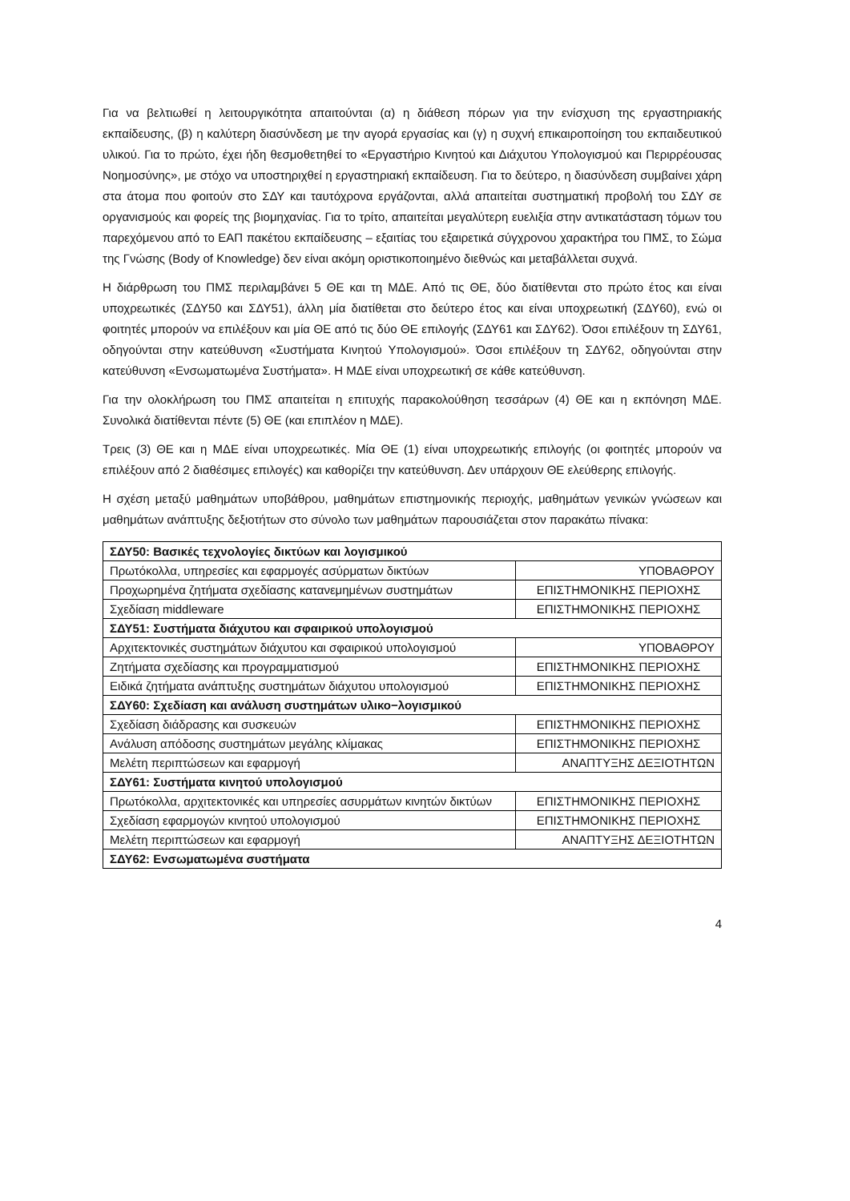Για να βελτιωθεί η λειτουργικότητα απαιτούνται (α) η διάθεση πόρων για την ενίσχυση της εργαστηριακής εκπαίδευσης, (β) η καλύτερη διασύνδεση με την αγορά εργασίας και (γ) η συχνή επικαιροποίηση του εκπαιδευτικού υλικού. Για το πρώτο, έχει ήδη θεσμοθετηθεί το «Εργαστήριο Κινητού και Διάχυτου Υπολογισμού και Περιρρέουσας Νοημοσύνης», με στόχο να υποστηριχθεί η εργαστηριακή εκπαίδευση. Για το δεύτερο, η διασύνδεση συμβαίνει χάρη στα άτομα που φοιτούν στο ΣΔΥ και ταυτόχρονα εργάζονται, αλλά απαιτείται συστηματική προβολή του ΣΔΥ σε οργανισμούς και φορείς της βιομηχανίας. Για το τρίτο, απαιτείται μεγαλύτερη ευελιξία στην αντικατάσταση τόμων του παρεχόμενου από το ΕΑΠ πακέτου εκπαίδευσης – εξαιτίας του εξαιρετικά σύγχρονου χαρακτήρα του ΠΜΣ, το Σώμα της Γνώσης (Body of Knowledge) δεν είναι ακόμη οριστικοποιημένο διεθνώς και μεταβάλλεται συχνά.
Η διάρθρωση του ΠΜΣ περιλαμβάνει 5 ΘΕ και τη ΜΔΕ. Από τις ΘΕ, δύο διατίθενται στο πρώτο έτος και είναι υποχρεωτικές (ΣΔΥ50 και ΣΔΥ51), άλλη μία διατίθεται στο δεύτερο έτος και είναι υποχρεωτική (ΣΔΥ60), ενώ οι φοιτητές μπορούν να επιλέξουν και μία ΘΕ από τις δύο ΘΕ επιλογής (ΣΔΥ61 και ΣΔΥ62). Όσοι επιλέξουν τη ΣΔΥ61, οδηγούνται στην κατεύθυνση «Συστήματα Κινητού Υπολογισμού». Όσοι επιλέξουν τη ΣΔΥ62, οδηγούνται στην κατεύθυνση «Ενσωματωμένα Συστήματα». Η ΜΔΕ είναι υποχρεωτική σε κάθε κατεύθυνση.
Για την ολοκλήρωση του ΠΜΣ απαιτείται η επιτυχής παρακολούθηση τεσσάρων (4) ΘΕ και η εκπόνηση ΜΔΕ. Συνολικά διατίθενται πέντε (5) ΘΕ (και επιπλέον η ΜΔΕ).
Τρεις (3) ΘΕ και η ΜΔΕ είναι υποχρεωτικές. Μία ΘΕ (1) είναι υποχρεωτικής επιλογής (οι φοιτητές μπορούν να επιλέξουν από 2 διαθέσιμες επιλογές) και καθορίζει την κατεύθυνση. Δεν υπάρχουν ΘΕ ελεύθερης επιλογής.
Η σχέση μεταξύ μαθημάτων υποβάθρου, μαθημάτων επιστημονικής περιοχής, μαθημάτων γενικών γνώσεων και μαθημάτων ανάπτυξης δεξιοτήτων στο σύνολο των μαθημάτων παρουσιάζεται στον παρακάτω πίνακα:
| ΣΔΥ50: Βασικές τεχνολογίες δικτύων και λογισμικού | |
| Πρωτόκολλα, υπηρεσίες και εφαρμογές ασύρματων δικτύων | ΥΠΟΒΑΘΡΟΥ |
| Προχωρημένα ζητήματα σχεδίασης κατανεμημένων συστημάτων | ΕΠΙΣΤΗΜΟΝΙΚΗΣ ΠΕΡΙΟΧΗΣ |
| Σχεδίαση middleware | ΕΠΙΣΤΗΜΟΝΙΚΗΣ ΠΕΡΙΟΧΗΣ |
| ΣΔΥ51: Συστήματα διάχυτου και σφαιρικού υπολογισμού | |
| Αρχιτεκτονικές συστημάτων διάχυτου και σφαιρικού υπολογισμού | ΥΠΟΒΑΘΡΟΥ |
| Ζητήματα σχεδίασης και προγραμματισμού | ΕΠΙΣΤΗΜΟΝΙΚΗΣ ΠΕΡΙΟΧΗΣ |
| Ειδικά ζητήματα ανάπτυξης συστημάτων διάχυτου υπολογισμού | ΕΠΙΣΤΗΜΟΝΙΚΗΣ ΠΕΡΙΟΧΗΣ |
| ΣΔΥ60: Σχεδίαση και ανάλυση συστημάτων υλικο−λογισμικού | |
| Σχεδίαση διάδρασης και συσκευών | ΕΠΙΣΤΗΜΟΝΙΚΗΣ ΠΕΡΙΟΧΗΣ |
| Ανάλυση απόδοσης συστημάτων μεγάλης κλίμακας | ΕΠΙΣΤΗΜΟΝΙΚΗΣ ΠΕΡΙΟΧΗΣ |
| Μελέτη περιπτώσεων και εφαρμογή | ΑΝΑΠΤΥΞΗΣ ΔΕΞΙΟΤΗΤΩΝ |
| ΣΔΥ61: Συστήματα κινητού υπολογισμού | |
| Πρωτόκολλα, αρχιτεκτονικές και υπηρεσίες ασυρμάτων κινητών δικτύων | ΕΠΙΣΤΗΜΟΝΙΚΗΣ ΠΕΡΙΟΧΗΣ |
| Σχεδίαση εφαρμογών κινητού υπολογισμού | ΕΠΙΣΤΗΜΟΝΙΚΗΣ ΠΕΡΙΟΧΗΣ |
| Μελέτη περιπτώσεων και εφαρμογή | ΑΝΑΠΤΥΞΗΣ ΔΕΞΙΟΤΗΤΩΝ |
| ΣΔΥ62: Ενσωματωμένα συστήματα | |
4